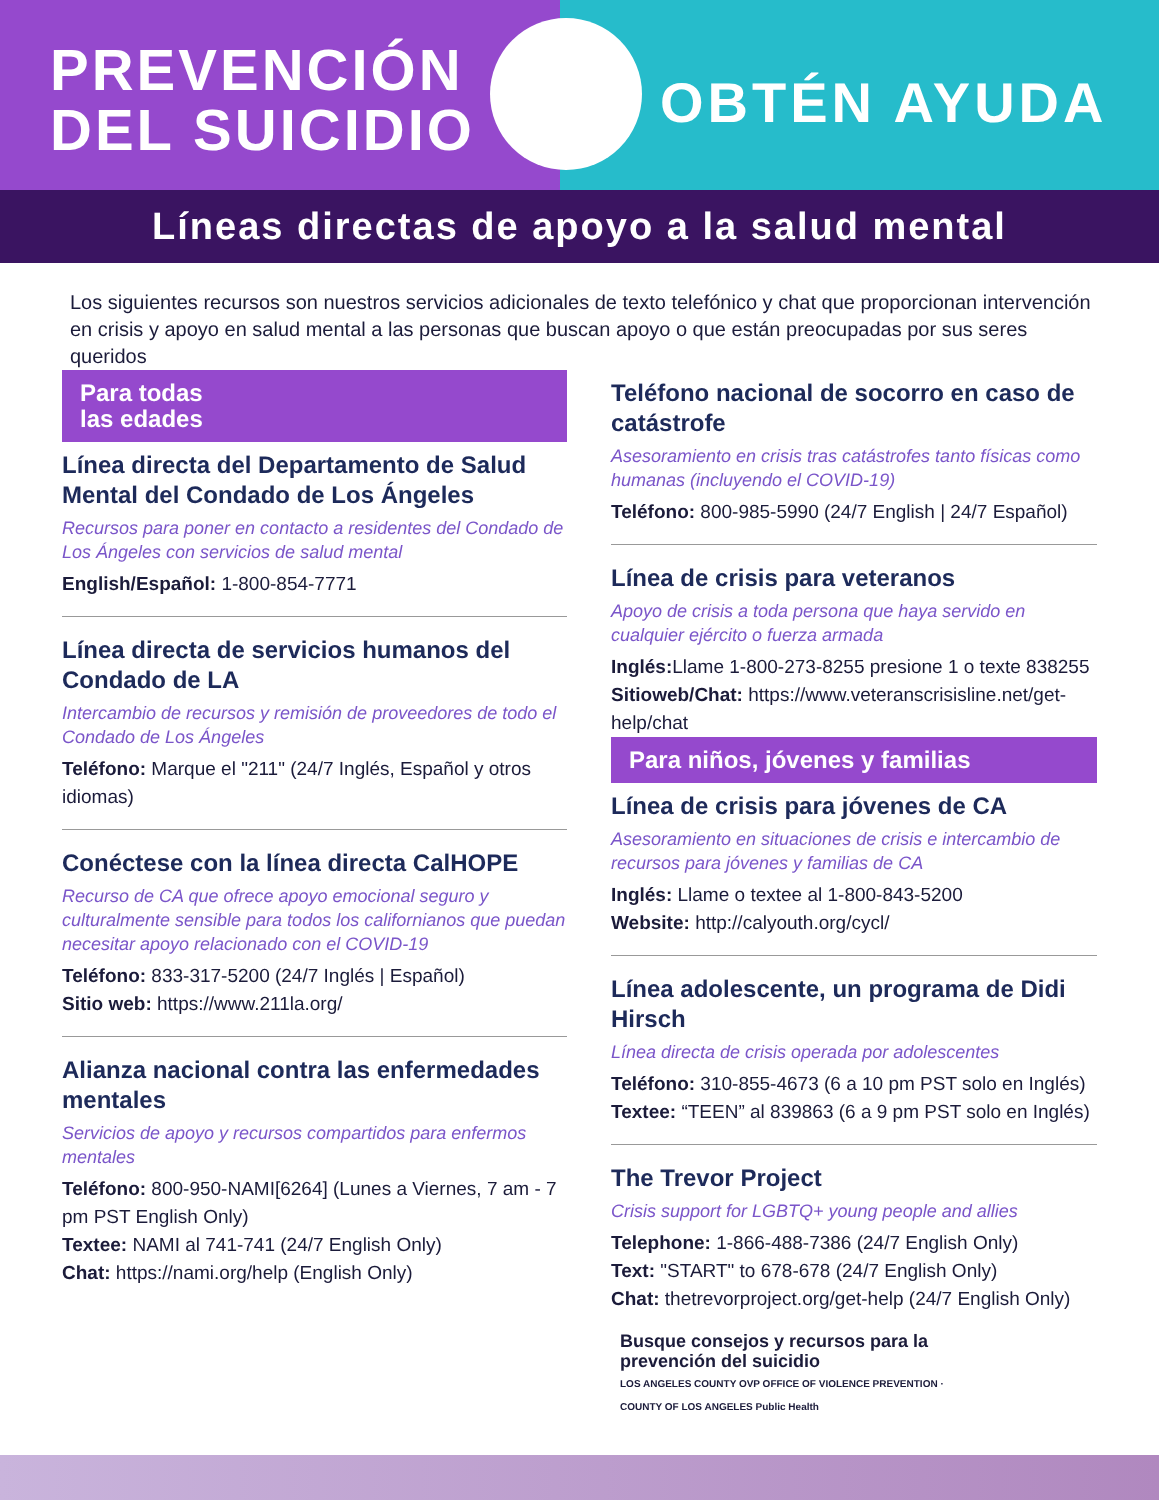PREVENCIÓN
DEL SUICIDIO
OBTÉN AYUDA
Líneas directas de apoyo a la salud mental
Los siguientes recursos son nuestros servicios adicionales de texto telefónico y chat que proporcionan intervención en crisis y apoyo en salud mental a las personas que buscan apoyo o que están preocupadas por sus seres queridos
Para todas
las edades
Línea directa del Departamento de Salud Mental del Condado de Los Ángeles
Recursos para poner en contacto a residentes del Condado de Los Ángeles con servicios de salud mental
English/Español: 1-800-854-7771
Línea directa de servicios humanos del Condado de LA
Intercambio de recursos y remisión de proveedores de todo el Condado de Los Ángeles
Teléfono: Marque el "211" (24/7 Inglés, Español y otros idiomas)
Conéctese con la línea directa CalHOPE
Recurso de CA que ofrece apoyo emocional seguro y culturalmente sensible para todos los californianos que puedan necesitar apoyo relacionado con el COVID-19
Teléfono: 833-317-5200 (24/7 Inglés | Español)
Sitio web: https://www.211la.org/
Alianza nacional contra las enfermedades mentales
Servicios de apoyo y recursos compartidos para enfermos mentales
Teléfono: 800-950-NAMI[6264] (Lunes a Viernes, 7 am - 7 pm PST English Only)
Textee: NAMI al 741-741 (24/7 English Only)
Chat: https://nami.org/help (English Only)
Teléfono nacional de socorro en caso de catástrofe
Asesoramiento en crisis tras catástrofes tanto físicas como humanas (incluyendo el COVID-19)
Teléfono: 800-985-5990 (24/7 English | 24/7 Español)
Línea de crisis para veteranos
Apoyo de crisis a toda persona que haya servido en cualquier ejército o fuerza armada
Inglés: Llame 1-800-273-8255 presione 1 o texte 838255
Sitioweb/Chat: https://www.veteranscrisisline.net/get-help/chat
Para niños, jóvenes y familias
Línea de crisis para jóvenes de CA
Asesoramiento en situaciones de crisis e intercambio de recursos para jóvenes y familias de CA
Inglés: Llame o textee al 1-800-843-5200
Website: http://calyouth.org/cycl/
Línea adolescente, un programa de Didi Hirsch
Línea directa de crisis operada por adolescentes
Teléfono: 310-855-4673 (6 a 10 pm PST solo en Inglés)
Textee: “TEEN” al 839863 (6 a 9 pm PST solo en Inglés)
The Trevor Project
Crisis support for LGBTQ+ young people and allies
Telephone: 1-866-488-7386 (24/7 English Only)
Text: "START" to 678-678 (24/7 English Only)
Chat: thetrevorproject.org/get-help (24/7 English Only)
Busque consejos y recursos para la prevención del suicidio
LOS ANGELES COUNTY OVP OFFICE OF VIOLENCE PREVENTION · COUNTY OF LOS ANGELES Public Health